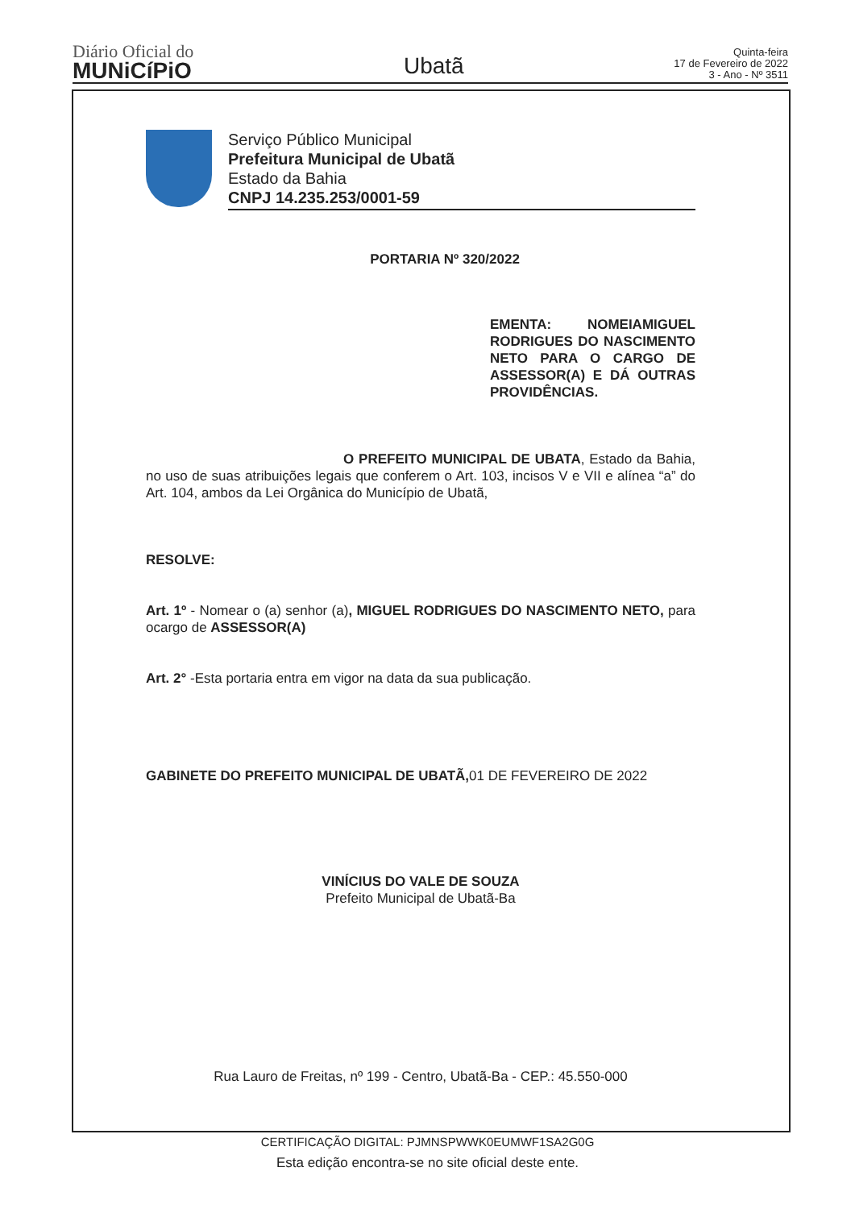Diário Oficial do
MUNiCíPiO
Ubatã
Quinta-feira
17 de Fevereiro de 2022
3 - Ano - Nº 3511
Serviço Público Municipal
Prefeitura Municipal de Ubatã
Estado da Bahia
CNPJ 14.235.253/0001-59
PORTARIA Nº 320/2022
EMENTA: NOMEIAMIGUEL RODRIGUES DO NASCIMENTO NETO PARA O CARGO DE ASSESSOR(A) E DÁ OUTRAS PROVIDÊNCIAS.
O PREFEITO MUNICIPAL DE UBATA, Estado da Bahia, no uso de suas atribuições legais que conferem o Art. 103, incisos V e VII e alínea “a” do Art. 104, ambos da Lei Orgânica do Município de Ubatã,
RESOLVE:
Art. 1º - Nomear o (a) senhor (a), MIGUEL RODRIGUES DO NASCIMENTO NETO, para ocargo de ASSESSOR(A)
Art. 2° -Esta portaria entra em vigor na data da sua publicação.
GABINETE DO PREFEITO MUNICIPAL DE UBATÃ, 01 DE FEVEREIRO DE 2022
VINÍCIUS DO VALE DE SOUZA
Prefeito Municipal de Ubatã-Ba
Rua Lauro de Freitas, nº 199 - Centro, Ubatã-Ba - CEP.: 45.550-000
CERTIFICAÇÃO DIGITAL: PJMNSPWWK0EUMWF1SA2G0G
Esta edição encontra-se no site oficial deste ente.